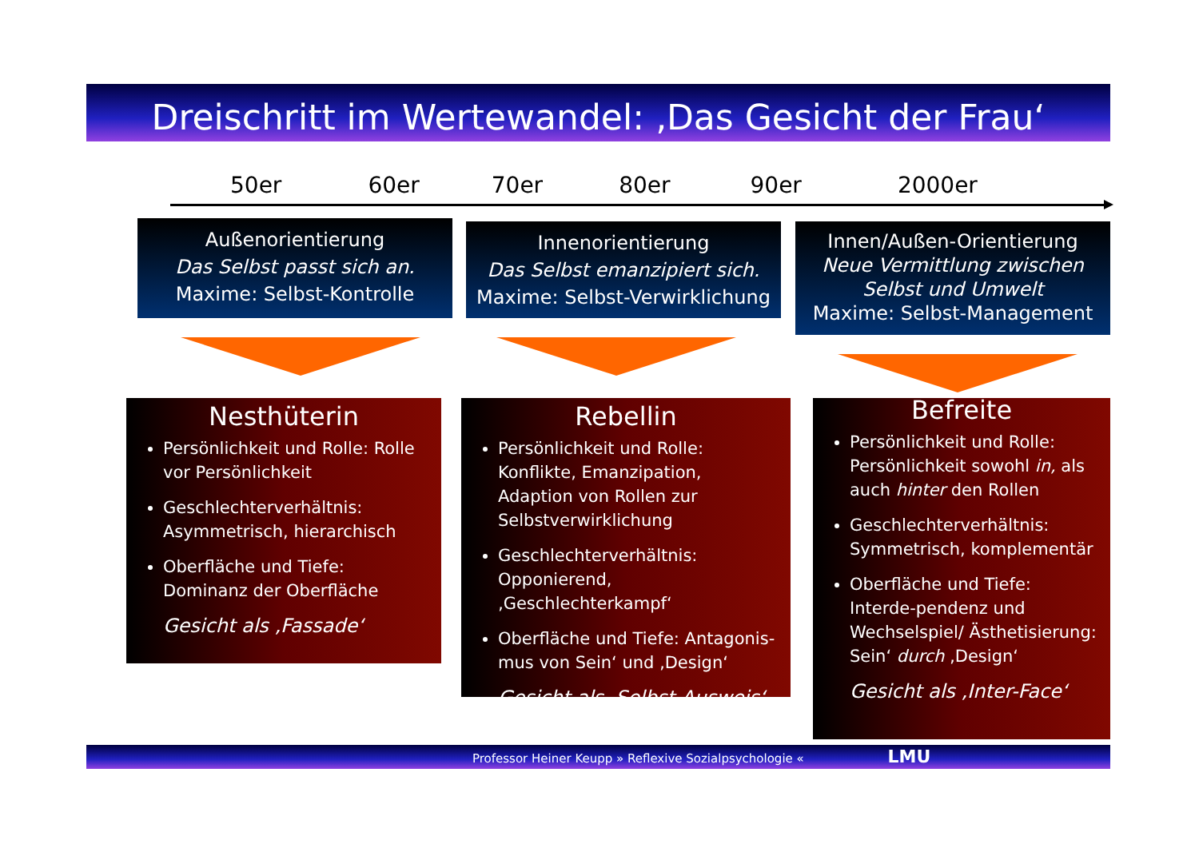Dreischritt im Wertewandel: ‚Das Gesicht der Frau‘
50er 60er 70er 80er 90er 2000er
Außenorientierung
Das Selbst passt sich an.
Maxime: Selbst-Kontrolle
Innenorientierung
Das Selbst emanzipiert sich.
Maxime: Selbst-Verwirklichung
Innen/Außen-Orientierung
Neue Vermittlung zwischen Selbst und Umwelt
Maxime: Selbst-Management
Nesthüterin
Persönlichkeit und Rolle: Rolle vor Persönlichkeit
Geschlechterverhältnis: Asymmetrisch, hierarchisch
Oberfläche und Tiefe: Dominanz der Oberfläche
Gesicht als ‚Fassade‘
Rebellin
Persönlichkeit und Rolle: Konflikte, Emanzipation, Adaption von Rollen zur Selbstverwirklichung
Geschlechterverhältnis: Opponierend, ‚Geschlechterkampf‘
Oberfläche und Tiefe: Antagonis-mus von Sein‘ und ‚Design‘
Gesicht als ‚Selbst-Ausweis‘
Befreite
Persönlichkeit und Rolle: Persönlichkeit sowohl in, als auch hinter den Rollen
Geschlechterverhältnis: Symmetrisch, komplementär
Oberfläche und Tiefe: Interde-pendenz und Wechselspiel/ Ästhetisierung: Sein‘ durch ‚Design‘
Gesicht als ‚Inter-Face‘
Professor Heiner Keupp » Reflexive Sozialpsychologie « LMU